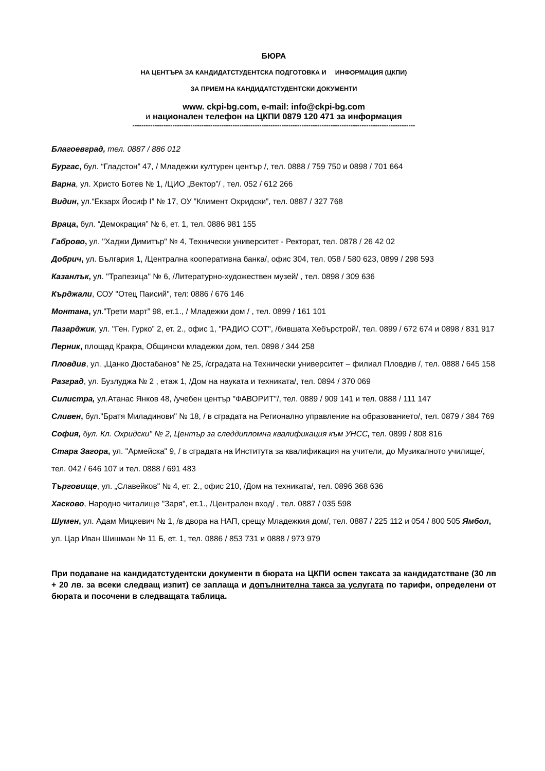БЮРА
НА ЦЕНТЪРА ЗА КАНДИДАТСТУДЕНТСКА ПОДГОТОВКА И ИНФОРМАЦИЯ (ЦКПИ)
ЗА ПРИЕМ НА КАНДИДАТСТУДЕНТСКИ ДОКУМЕНТИ
www. ckpi-bg.com, e-mail: info@ckpi-bg.com
и национален телефон на ЦКПИ 0879 120 471 за информация
-------------------------------------------------------------------------------------------------------------------------------
Благоевград, тел. 0887 / 886 012
Бургас, бул. “Гладстон” 47, / Младежки културен център /, тел. 0888 / 759 750 и 0898 / 701 664
Варна, ул. Христо Ботев № 1, /ЦИО „Вектор”/ , тел. 052 / 612 266
Видин, ул.“Екзарх Йосиф I” № 17, ОУ ”Климент Охридски”, тел. 0887 / 327 768
Враца, бул. “Демокрация” № 6, ет. 1, тел. 0886 981 155
Габрово, ул. "Хаджи Димитър" № 4, Технически университет - Ректорат, тел. 0878 / 26 42 02
Добрич, ул. България 1, /Централна кооперативна банка/, офис 304, тел. 058 / 580 623, 0899 / 298 593
Казанлък, ул. "Трапезица" № 6, /Литературно-художествен музей/ , тел. 0898 / 309 636
Кърджали, СОУ "Отец Паисий", тел: 0886 / 676 146
Монтана, ул.”Трети март” 98, ет.1., / Младежки дом / , тел. 0899 / 161 101
Пазарджик, ул. "Ген. Гурко” 2, ет. 2., офис 1, "РАДИО СОТ", /бившата Хебърстрой/, тел. 0899 / 672 674 и 0898 / 831 917
Перник, площад Кракра, Общински младежки дом, тел. 0898 / 344 258
Пловдив, ул. „Цанко Дюстабанов" № 25, /сградата на Технически университет – филиал Пловдив /, тел. 0888 / 645 158
Разград, ул. Бузлуджа № 2 , етаж 1, /Дом на науката и техниката/, тел. 0894 / 370 069
Силистра, ул.Атанас Янков 48, /учебен център "ФАВОРИТ"/, тел. 0889 / 909 141 и тел. 0888 / 111 147
Сливен, бул."Братя Миладинови" № 18, / в сградата на Регионално управление на образованието/, тел. 0879 / 384 769
София, бул. Кл. Охридски" № 2, Център за следдипломна квалификация към УНСС, тел. 0899 / 808 816
Стара Загора, ул. "Армейска" 9, / в сградата на Института за квалификация на учители, до Музикалното училище/, тел. 042 / 646 107 и тел. 0888 / 691 483
Търговище, ул. „Славейков" № 4, ет. 2., офис 210, /Дом на техниката/, тел. 0896 368 636
Хасково, Народно читалище "Заря", ет.1., /Централен вход/ , тел. 0887 / 035 598
Шумен, ул. Адам Мицкевич № 1, /в двора на НАП, срещу Младежкия дом/, тел. 0887 / 225 112 и 054 / 800 505 Ямбол, ул. Цар Иван Шишман № 11 Б, ет. 1, тел. 0886 / 853 731 и 0888 / 973 979
При подаване на кандидатстудентски документи в бюрата на ЦКПИ освен таксата за кандидатстване (30 лв + 20 лв. за всеки следващ изпит) се заплаща и допълнителна такса за услугата по тарифи, определени от бюрата и посочени в следващата таблица.